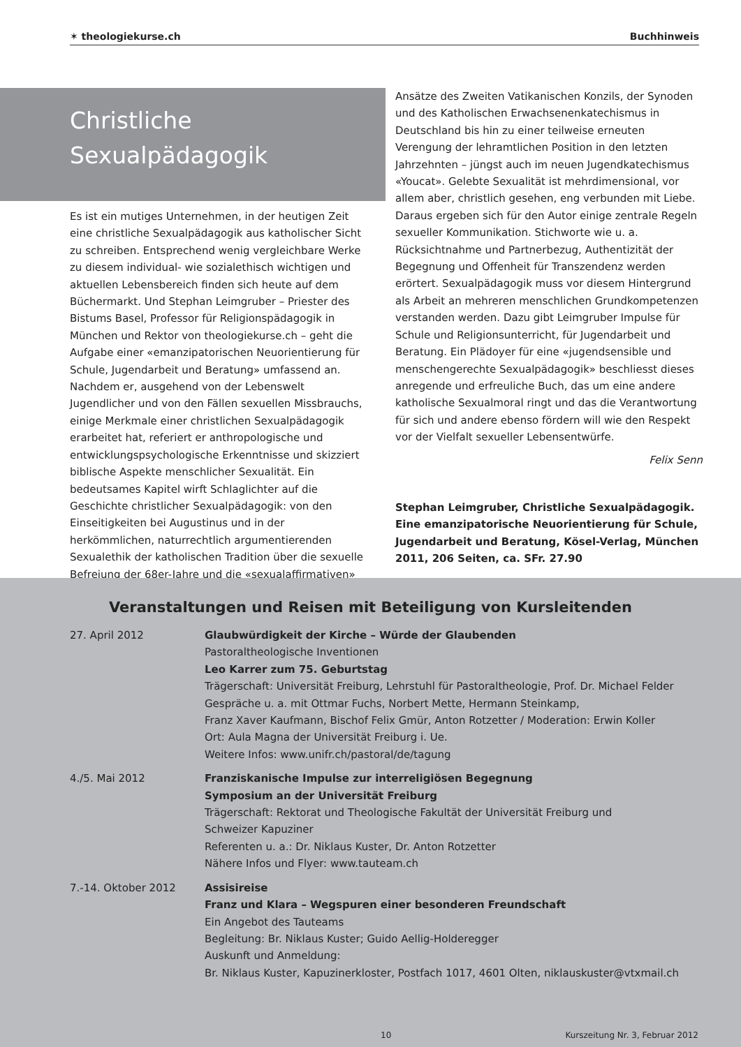✶ theologiekurse.ch Buchhinweis
Christliche
Sexualpädagogik
Es ist ein mutiges Unternehmen, in der heutigen Zeit eine christliche Sexualpädagogik aus katholischer Sicht zu schreiben. Entsprechend wenig vergleichbare Werke zu diesem individual- wie sozialethisch wichtigen und aktuellen Lebensbereich finden sich heute auf dem Büchermarkt. Und Stephan Leimgruber – Priester des Bistums Basel, Professor für Religionspädagogik in München und Rektor von theologiekurse.ch – geht die Aufgabe einer «emanzipatorischen Neuorientierung für Schule, Jugendarbeit und Beratung» umfassend an. Nachdem er, ausgehend von der Lebenswelt Jugendlicher und von den Fällen sexuellen Missbrauchs, einige Merkmale einer christlichen Sexualpädagogik erarbeitet hat, referiert er anthropologische und entwicklungspsychologische Erkenntnisse und skizziert biblische Aspekte menschlicher Sexualität. Ein bedeutsames Kapitel wirft Schlaglichter auf die Geschichte christlicher Sexualpädagogik: von den Einseitigkeiten bei Augustinus und in der herkömmlichen, naturrechtlich argumentierenden Sexualethik der katholischen Tradition über die sexuelle Befreiung der 68er-Jahre und die «sexualaffirmativen»
Ansätze des Zweiten Vatikanischen Konzils, der Synoden und des Katholischen Erwachsenenkatechismus in Deutschland bis hin zu einer teilweise erneuten Verengung der lehramtlichen Position in den letzten Jahrzehnten – jüngst auch im neuen Jugendkatechismus «Youcat». Gelebte Sexualität ist mehrdimensional, vor allem aber, christlich gesehen, eng verbunden mit Liebe. Daraus ergeben sich für den Autor einige zentrale Regeln sexueller Kommunikation. Stichworte wie u. a. Rücksichtnahme und Partnerbezug, Authentizität der Begegnung und Offenheit für Transzendenz werden erörtert. Sexualpädagogik muss vor diesem Hintergrund als Arbeit an mehreren menschlichen Grundkompetenzen verstanden werden. Dazu gibt Leimgruber Impulse für Schule und Religionsunterricht, für Jugendarbeit und Beratung. Ein Plädoyer für eine «jugendsensible und menschengerechte Sexualpädagogik» beschliesst dieses anregende und erfreuliche Buch, das um eine andere katholische Sexualmoral ringt und das die Verantwortung für sich und andere ebenso fördern will wie den Respekt vor der Vielfalt sexueller Lebensentwürfe.
Felix Senn
Stephan Leimgruber, Christliche Sexualpädagogik. Eine emanzipatorische Neuorientierung für Schule, Jugendarbeit und Beratung, Kösel-Verlag, München 2011, 206 Seiten, ca. SFr. 27.90
Veranstaltungen und Reisen mit Beteiligung von Kursleitenden
27. April 2012 Glaubwürdigkeit der Kirche – Würde der Glaubenden
Pastoraltheologische Inventionen
Leo Karrer zum 75. Geburtstag
Trägerschaft: Universität Freiburg, Lehrstuhl für Pastoraltheologie, Prof. Dr. Michael Felder
Gespräche u. a. mit Ottmar Fuchs, Norbert Mette, Hermann Steinkamp,
Franz Xaver Kaufmann, Bischof Felix Gmür, Anton Rotzetter / Moderation: Erwin Koller
Ort: Aula Magna der Universität Freiburg i. Ue.
Weitere Infos: www.unifr.ch/pastoral/de/tagung
4./5. Mai 2012 Franziskanische Impulse zur interreligiösen Begegnung
Symposium an der Universität Freiburg
Trägerschaft: Rektorat und Theologische Fakultät der Universität Freiburg und
Schweizer Kapuziner
Referenten u. a.: Dr. Niklaus Kuster, Dr. Anton Rotzetter
Nähere Infos und Flyer: www.tauteam.ch
7.-14. Oktober 2012 Assisireise
Franz und Klara – Wegspuren einer besonderen Freundschaft
Ein Angebot des Tauteams
Begleitung: Br. Niklaus Kuster; Guido Aellig-Holderegger
Auskunft und Anmeldung:
Br. Niklaus Kuster, Kapuzinerkloster, Postfach 1017, 4601 Olten, niklauskuster@vtxmail.ch
10 Kurszeitung Nr. 3, Februar 2012